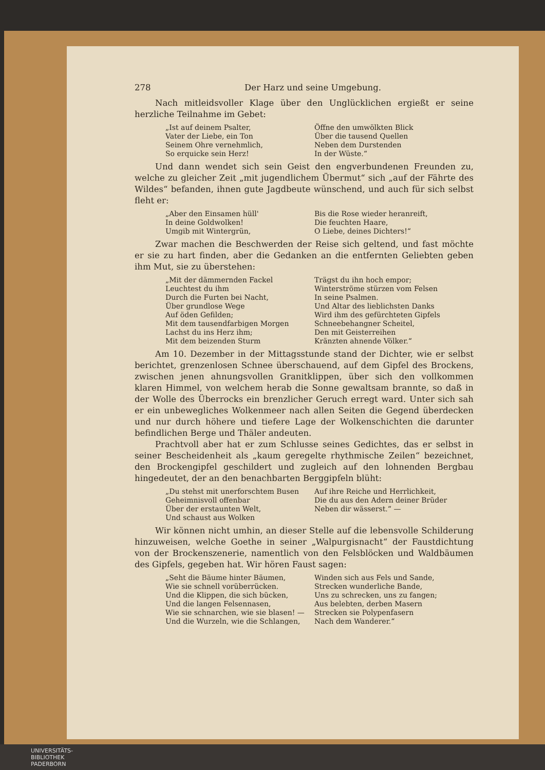278 Der Harz und seine Umgebung.
Nach mitleidsvoller Klage über den Unglücklichen ergießt er seine herzliche Teilnahme im Gebet:
„Ist auf deinem Psalter,
Vater der Liebe, ein Ton
Seinem Ohre vernehmlich,
So erquicke sein Herz!
Öffne den umwölkten Blick
Über die tausend Quellen
Neben dem Durstenden
In der Wüste.“
Und dann wendet sich sein Geist den engverbundenen Freunden zu, welche zu gleicher Zeit „mit jugendlichem Übermut“ sich „auf der Fährte des Wildes“ befanden, ihnen gute Jagdbeute wünschend, und auch für sich selbst fleht er:
„Aber den Einsamen hüll'
In deine Goldwolken!
Umgib mit Wintergrün,
Bis die Rose wieder heranreift,
Die feuchten Haare,
O Liebe, deines Dichters!“
Zwar machen die Beschwerden der Reise sich geltend, und fast möchte er sie zu hart finden, aber die Gedanken an die entfernten Geliebten geben ihm Mut, sie zu überstehen:
„Mit der dämmernden Fackel
Leuchtest du ihm
Durch die Furten bei Nacht,
Über grundlose Wege
Auf öden Gefilden;
Mit dem tausendfarbigen Morgen
Lachst du ins Herz ihm;
Mit dem beizenden Sturm
Trägst du ihn hoch empor;
Winterströme stürzen vom Felsen
In seine Psalmen.
Und Altar des lieblichsten Danks
Wird ihm des gefürchteten Gipfels
Schneebehangner Scheitel,
Den mit Geisterreihen
Kränzten ahnende Völker.“
Am 10. Dezember in der Mittagsstunde stand der Dichter, wie er selbst berichtet, grenzenlosen Schnee überschauend, auf dem Gipfel des Brockens, zwischen jenen ahnungsvollen Granitklippen, über sich den vollkommen klaren Himmel, von welchem herab die Sonne gewaltsam brannte, so daß in der Wolle des Überrocks ein brenzlicher Geruch erregt ward. Unter sich sah er ein unbewegliches Wolkenmeer nach allen Seiten die Gegend überdecken und nur durch höhere und tiefere Lage der Wolkenschichten die darunter befindlichen Berge und Thäler andeuten.
Prachtvoll aber hat er zum Schlusse seines Gedichtes, das er selbst in seiner Bescheidenheit als „kaum geregelte rhythmische Zeilen“ bezeichnet, den Brockengipfel geschildert und zugleich auf den lohnenden Bergbau hingedeutet, der an den benachbarten Berggipfeln blüht:
„Du stehst mit unerforschtem Busen
Geheimnisvoll offenbar
Über der erstaunten Welt,
Und schaust aus Wolken
Auf ihre Reiche und Herrlichkeit,
Die du aus den Adern deiner Brüder
Neben dir wässerst.“ —
Wir können nicht umhin, an dieser Stelle auf die lebensvolle Schilderung hinzuweisen, welche Goethe in seiner „Walpurgisnacht“ der Faustdichtung von der Brockenszenerie, namentlich von den Felsblöcken und Waldbäumen des Gipfels, gegeben hat. Wir hören Faust sagen:
„Seht die Bäume hinter Bäumen,
Wie sie schnell vorüberrücken.
Und die Klippen, die sich bücken,
Und die langen Felsennasen,
Wie sie schnarchen, wie sie blasen! —
Und die Wurzeln, wie die Schlangen,
Winden sich aus Fels und Sande,
Strecken wunderliche Bande,
Uns zu schrecken, uns zu fangen;
Aus belebten, derben Masern
Strecken sie Polypenfasern
Nach dem Wanderer.“
UNIVERSITÄTS-
BIBLIOTHEK
PADERBORN